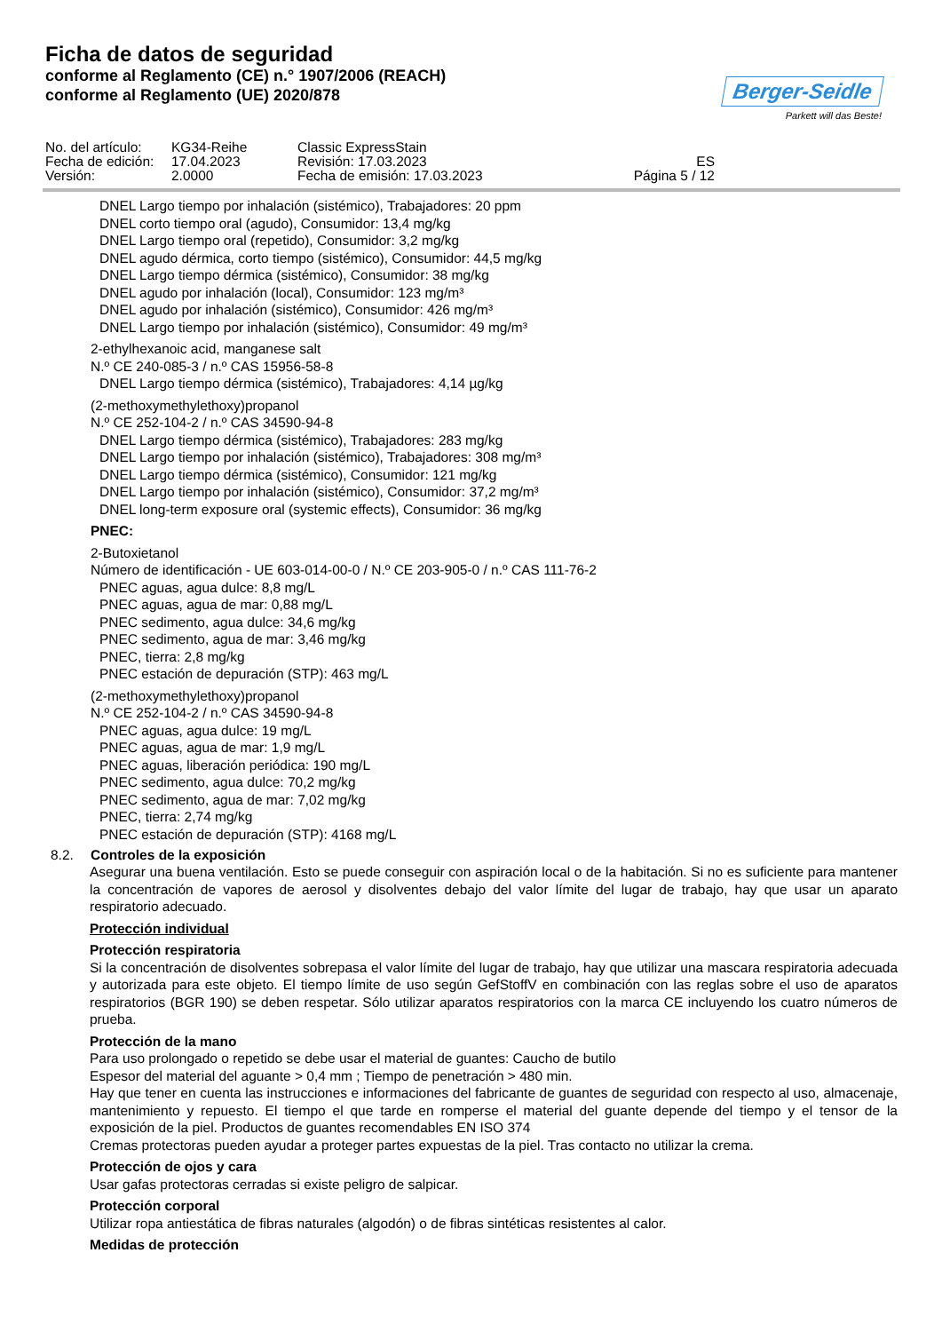Ficha de datos de seguridad
conforme al Reglamento (CE) n.° 1907/2006 (REACH)
conforme al Reglamento (UE) 2020/878
Berger-Seidle
Parkett will das Beste!
| No. del artículo: | KG34-Reihe | Classic ExpressStain | |
| Fecha de edición: | 17.04.2023 | Revisión: 17.03.2023 | ES |
| Versión: | 2.0000 | Fecha de emisión: 17.03.2023 | Página 5 / 12 |
DNEL Largo tiempo por inhalación (sistémico), Trabajadores: 20 ppm
DNEL corto tiempo oral (agudo), Consumidor: 13,4 mg/kg
DNEL Largo tiempo oral (repetido), Consumidor: 3,2 mg/kg
DNEL agudo dérmica, corto tiempo (sistémico), Consumidor: 44,5 mg/kg
DNEL Largo tiempo dérmica (sistémico), Consumidor: 38 mg/kg
DNEL agudo por inhalación (local), Consumidor: 123 mg/m³
DNEL agudo por inhalación (sistémico), Consumidor: 426 mg/m³
DNEL Largo tiempo por inhalación (sistémico), Consumidor: 49 mg/m³
2-ethylhexanoic acid, manganese salt
N.º CE 240-085-3 / n.º CAS 15956-58-8
DNEL Largo tiempo dérmica (sistémico), Trabajadores: 4,14 µg/kg
(2-methoxymethylethoxy)propanol
N.º CE 252-104-2 / n.º CAS 34590-94-8
DNEL Largo tiempo dérmica (sistémico), Trabajadores: 283 mg/kg
DNEL Largo tiempo por inhalación (sistémico), Trabajadores: 308 mg/m³
DNEL Largo tiempo dérmica (sistémico), Consumidor: 121 mg/kg
DNEL Largo tiempo por inhalación (sistémico), Consumidor: 37,2 mg/m³
DNEL long-term exposure oral (systemic effects), Consumidor: 36 mg/kg
PNEC:
2-Butoxietanol
Número de identificación - UE 603-014-00-0 / N.º CE 203-905-0 / n.º CAS 111-76-2
PNEC aguas, agua dulce: 8,8 mg/L
PNEC aguas, agua de mar: 0,88 mg/L
PNEC sedimento, agua dulce: 34,6 mg/kg
PNEC sedimento, agua de mar: 3,46 mg/kg
PNEC, tierra: 2,8 mg/kg
PNEC estación de depuración (STP): 463 mg/L
(2-methoxymethylethoxy)propanol
N.º CE 252-104-2 / n.º CAS 34590-94-8
PNEC aguas, agua dulce: 19 mg/L
PNEC aguas, agua de mar: 1,9 mg/L
PNEC aguas, liberación periódica: 190 mg/L
PNEC sedimento, agua dulce: 70,2 mg/kg
PNEC sedimento, agua de mar: 7,02 mg/kg
PNEC, tierra: 2,74 mg/kg
PNEC estación de depuración (STP): 4168 mg/L
8.2. Controles de la exposición
Asegurar una buena ventilación. Esto se puede conseguir con aspiración local o de la habitación. Si no es suficiente para mantener la concentración de vapores de aerosol y disolventes debajo del valor límite del lugar de trabajo, hay que usar un aparato respiratorio adecuado.
Protección individual
Protección respiratoria
Si la concentración de disolventes sobrepasa el valor límite del lugar de trabajo, hay que utilizar una mascara respiratoria adecuada y autorizada para este objeto. El tiempo límite de uso según GefStoffV en combinación con las reglas sobre el uso de aparatos respiratorios (BGR 190) se deben respetar. Sólo utilizar aparatos respiratorios con la marca CE incluyendo los cuatro números de prueba.
Protección de la mano
Para uso prolongado o repetido se debe usar el material de guantes: Caucho de butilo
Espesor del material del aguante > 0,4 mm ; Tiempo de penetración > 480 min.
Hay que tener en cuenta las instrucciones e informaciones del fabricante de guantes de seguridad con respecto al uso, almacenaje, mantenimiento y repuesto. El tiempo el que tarde en romperse el material del guante depende del tiempo y el tensor de la exposición de la piel. Productos de guantes recomendables EN ISO 374
Cremas protectoras pueden ayudar a proteger partes expuestas de la piel. Tras contacto no utilizar la crema.
Protección de ojos y cara
Usar gafas protectoras cerradas si existe peligro de salpicar.
Protección corporal
Utilizar ropa antiestática de fibras naturales (algodón) o de fibras sintéticas resistentes al calor.
Medidas de protección